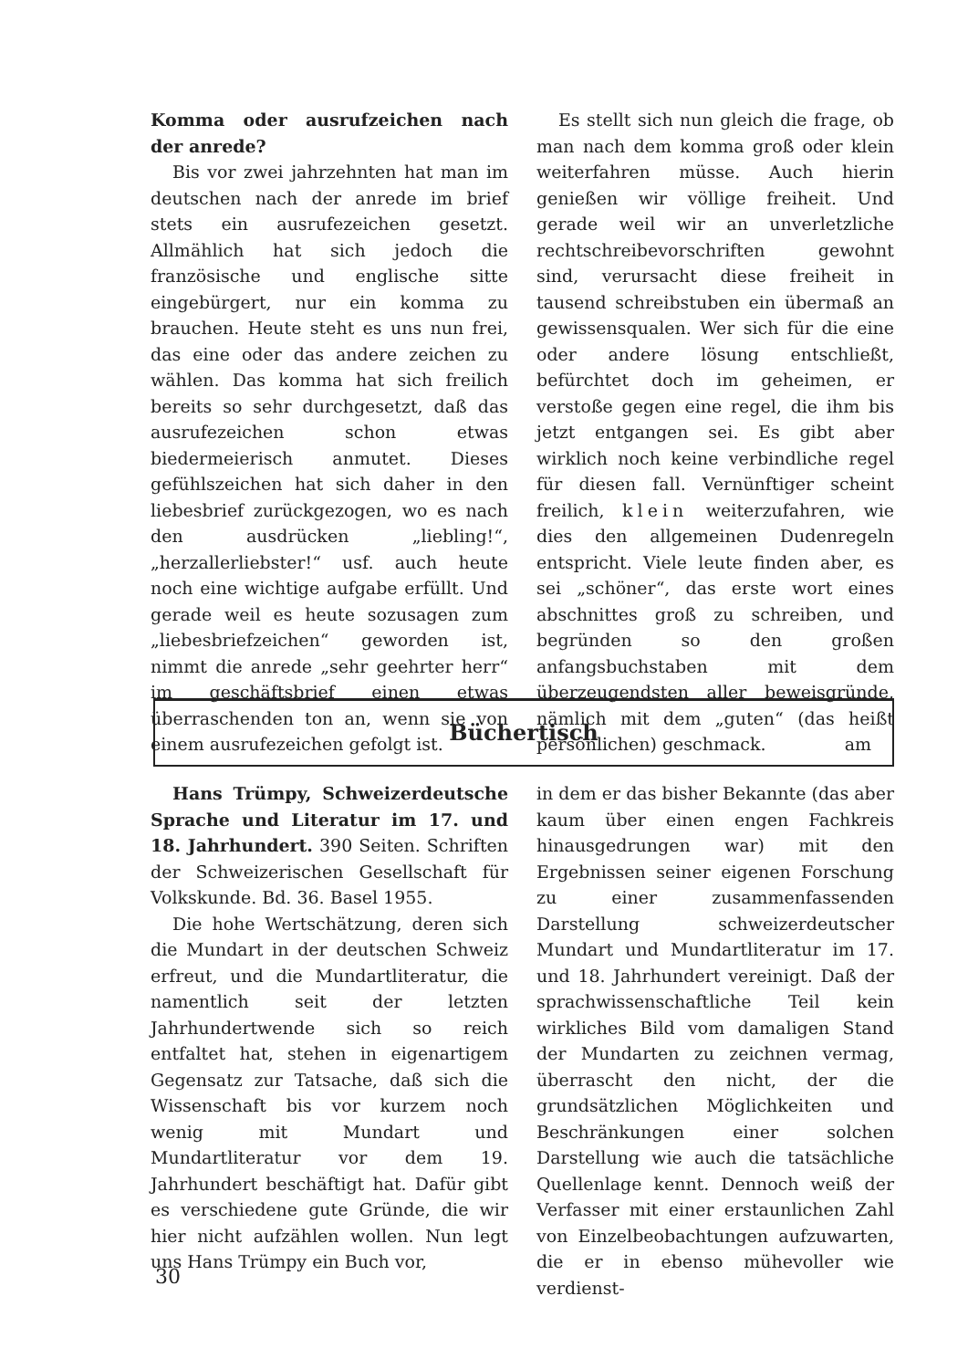Komma oder ausrufzeichen nach der anrede?
Bis vor zwei jahrzehnten hat man im deutschen nach der anrede im brief stets ein ausrufezeichen gesetzt. Allmählich hat sich jedoch die französische und englische sitte eingebürgert, nur ein komma zu brauchen. Heute steht es uns nun frei, das eine oder das andere zeichen zu wählen. Das komma hat sich freilich bereits so sehr durchgesetzt, daß das ausrufezeichen schon etwas biedermeierisch anmutet. Dieses gefühlszeichen hat sich daher in den liebesbrief zurückgezogen, wo es nach den ausdrücken „liebling!“, „herzallerliebster!“ usf. auch heute noch eine wichtige aufgabe erfüllt. Und gerade weil es heute sozusagen zum „liebesbriefzeichen“ geworden ist, nimmt die anrede „sehr geehrter herr“ im geschäftsbrief einen etwas überraschenden ton an, wenn sie von einem ausrufezeichen gefolgt ist.
Es stellt sich nun gleich die frage, ob man nach dem komma groß oder klein weiterfahren müsse. Auch hierin genießen wir völlige freiheit. Und gerade weil wir an unverletzliche rechtschreibevorschriften gewohnt sind, verursacht diese freiheit in tausend schreibstuben ein übermaß an gewissensqualen. Wer sich für die eine oder andere lösung entschließt, befürchtet doch im geheimen, er verstoße gegen eine regel, die ihm bis jetzt entgangen sei. Es gibt aber wirklich noch keine verbindliche regel für diesen fall. Vernünftiger scheint freilich, klein weiterzufahren, wie dies den allgemeinen Dudenregeln entspricht. Viele leute finden aber, es sei „schöner“, das erste wort eines abschnittes groß zu schreiben, und begründen so den großen anfangsbuchstaben mit dem überzeugendsten aller beweisgründe, nämlich mit dem „guten“ (das heißt persönlichen) geschmack. am
Büchertisch
Hans Trümpy, Schweizerdeutsche Sprache und Literatur im 17. und 18. Jahrhundert. 390 Seiten. Schriften der Schweizerischen Gesellschaft für Volkskunde. Bd. 36. Basel 1955.
Die hohe Wertschätzung, deren sich die Mundart in der deutschen Schweiz erfreut, und die Mundartliteratur, die namentlich seit der letzten Jahrhundertwende sich so reich entfaltet hat, stehen in eigenartigem Gegensatz zur Tatsache, daß sich die Wissenschaft bis vor kurzem noch wenig mit Mundart und Mundartliteratur vor dem 19. Jahrhundert beschäftigt hat. Dafür gibt es verschiedene gute Gründe, die wir hier nicht aufzählen wollen. Nun legt uns Hans Trümpy ein Buch vor,
in dem er das bisher Bekannte (das aber kaum über einen engen Fachkreis hinausgedrungen war) mit den Ergebnissen seiner eigenen Forschung zu einer zusammenfassenden Darstellung schweizerdeutscher Mundart und Mundartliteratur im 17. und 18. Jahrhundert vereinigt. Daß der sprachwissenschaftliche Teil kein wirkliches Bild vom damaligen Stand der Mundarten zu zeichnen vermag, überrascht den nicht, der die grundsätzlichen Möglichkeiten und Beschränkungen einer solchen Darstellung wie auch die tatsächliche Quellenlage kennt. Dennoch weiß der Verfasser mit einer erstaunlichen Zahl von Einzelbeobachtungen aufzuwarten, die er in ebenso mühevoller wie verdienst-
30